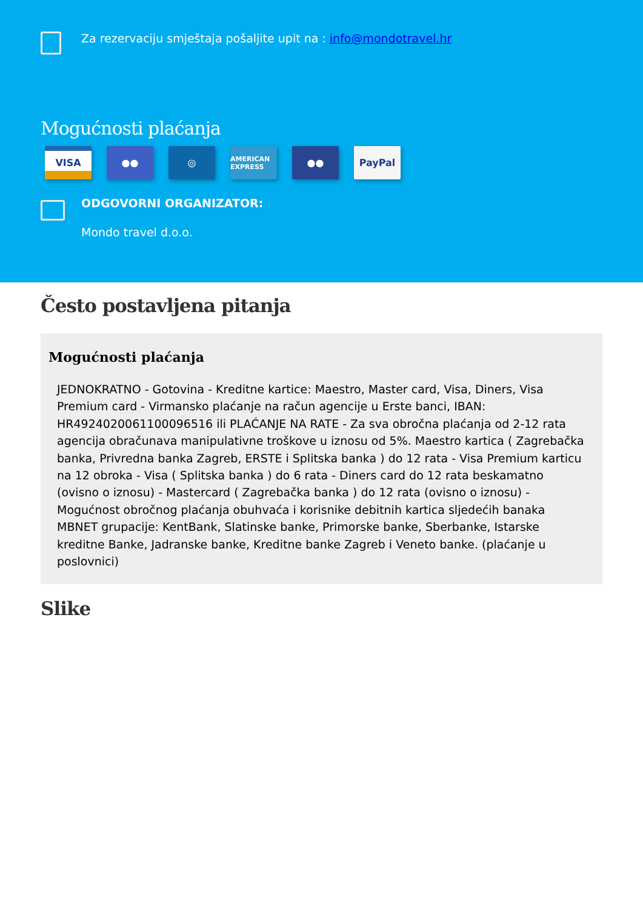Za rezervaciju smještaja pošaljite upit na : info@mondotravel.hr
Mogućnosti plaćanja
VISA ●● ◎
AMERICAN EXPRESS
●● PayPal
ODGOVORNI ORGANIZATOR:
Mondo travel d.o.o.
Često postavljena pitanja
Mogućnosti plaćanja
JEDNOKRATNO - Gotovina - Kreditne kartice: Maestro, Master card, Visa, Diners, Visa Premium card - Virmansko plaćanje na račun agencije u Erste banci, IBAN: HR4924020061100096516 ili PLAĆANJE NA RATE - Za sva obročna plaćanja od 2-12 rata agencija obračunava manipulativne troškove u iznosu od 5%. Maestro kartica ( Zagrebačka banka, Privredna banka Zagreb, ERSTE i Splitska banka ) do 12 rata - Visa Premium karticu na 12 obroka - Visa ( Splitska banka ) do 6 rata - Diners card do 12 rata beskamatno (ovisno o iznosu) - Mastercard ( Zagrebačka banka ) do 12 rata (ovisno o iznosu) - Mogućnost obročnog plaćanja obuhvaća i korisnike debitnih kartica sljedećih banaka MBNET grupacije: KentBank, Slatinske banke, Primorske banke, Sberbanke, Istarske kreditne Banke, Jadranske banke, Kreditne banke Zagreb i Veneto banke. (plaćanje u poslovnici)
Slike